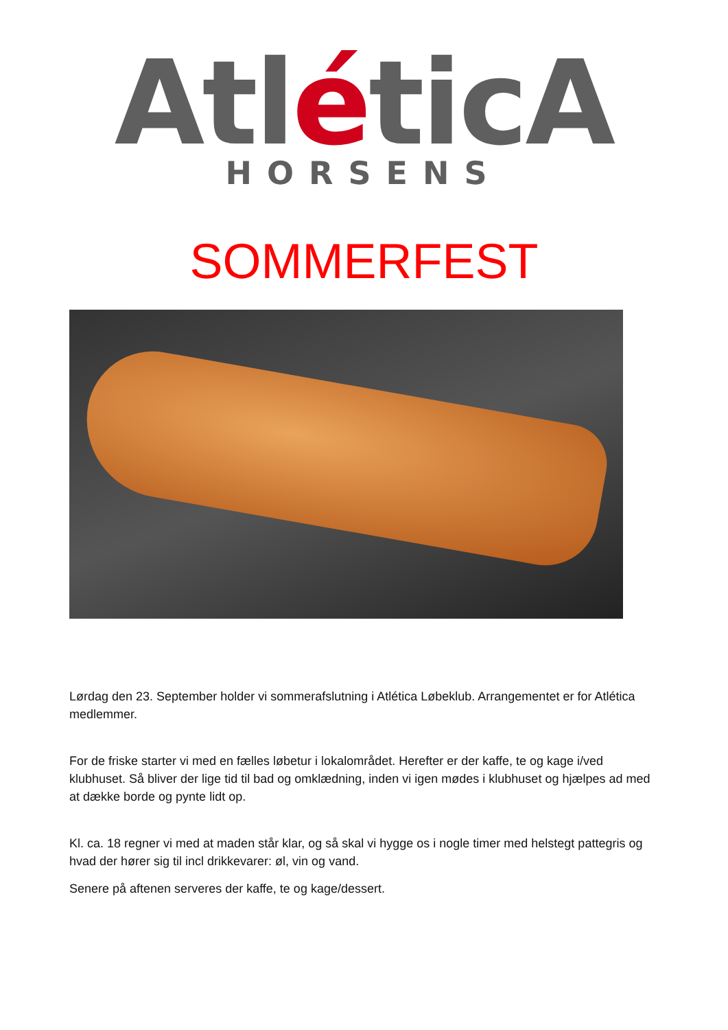AtléticA
HORSENS
SOMMERFEST
Lørdag den 23. September holder vi sommerafslutning i Atlética Løbeklub. Arrangementet er for Atlética medlemmer.
For de friske starter vi med en fælles løbetur i lokalområdet. Herefter er der kaffe, te og kage i/ved klubhuset. Så bliver der lige tid til bad og omklædning, inden vi igen mødes i klubhuset og hjælpes ad med at dække borde og pynte lidt op.
Kl. ca. 18 regner vi med at maden står klar, og så skal vi hygge os i nogle timer med helstegt pattegris og hvad der hører sig til incl drikkevarer: øl, vin og vand.
Senere på aftenen serveres der kaffe, te og kage/dessert.